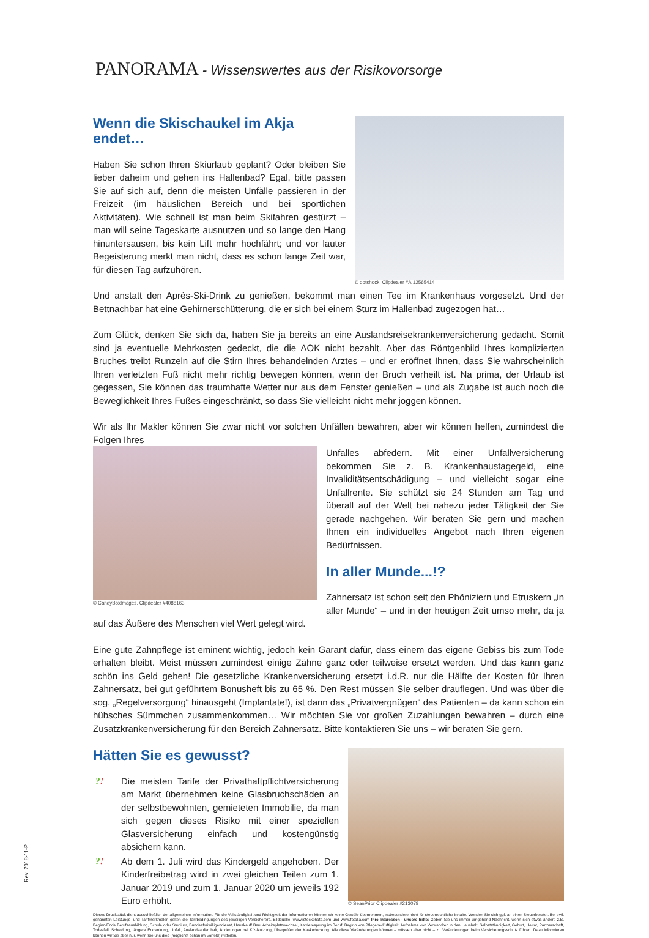PANORAMA - Wissenswertes aus der Risikovorsorge
© dotshock, Clipdealer #A:12565414
Wenn die Skischaukel im Akja
endet…
Haben Sie schon Ihren Skiurlaub geplant? Oder bleiben Sie lieber daheim und gehen ins Hallenbad? Egal, bitte passen Sie auf sich auf, denn die meisten Unfälle passieren in der Freizeit (im häuslichen Bereich und bei sportlichen Aktivitäten). Wie schnell ist man beim Skifahren gestürzt – man will seine Tageskarte ausnutzen und so lange den Hang hinuntersausen, bis kein Lift mehr hochfährt; und vor lauter Begeisterung merkt man nicht, dass es schon lange Zeit war, für diesen Tag aufzuhören.
Und anstatt den Après-Ski-Drink zu genießen, bekommt man einen Tee im Krankenhaus vorgesetzt. Und der Bettnachbar hat eine Gehirnerschütterung, die er sich bei einem Sturz im Hallenbad zugezogen hat…
Zum Glück, denken Sie sich da, haben Sie ja bereits an eine Auslandsreisekrankenversicherung gedacht. Somit sind ja eventuelle Mehrkosten gedeckt, die die AOK nicht bezahlt. Aber das Röntgenbild Ihres komplizierten Bruches treibt Runzeln auf die Stirn Ihres behandelnden Arztes – und er eröffnet Ihnen, dass Sie wahrscheinlich Ihren verletzten Fuß nicht mehr richtig bewegen können, wenn der Bruch verheilt ist. Na prima, der Urlaub ist gegessen, Sie können das traumhafte Wetter nur aus dem Fenster genießen – und als Zugabe ist auch noch die Beweglichkeit Ihres Fußes eingeschränkt, so dass Sie vielleicht nicht mehr joggen können.
Wir als Ihr Makler können Sie zwar nicht vor solchen Unfällen bewahren, aber wir können helfen, zumindest die Folgen Ihres
© CandyBoxImages, Clipdealer #4088163
Unfalles abfedern. Mit einer Unfallversicherung bekommen Sie z. B. Krankenhaustagegeld, eine Invaliditätsentschädigung – und vielleicht sogar eine Unfallrente. Sie schützt sie 24 Stunden am Tag und überall auf der Welt bei nahezu jeder Tätigkeit der Sie gerade nachgehen. Wir beraten Sie gern und machen Ihnen ein individuelles Angebot nach Ihren eigenen Bedürfnissen.
In aller Munde...!?
Zahnersatz ist schon seit den Phöniziern und Etruskern „in aller Munde“ – und in der heutigen Zeit umso mehr, da ja auf das Äußere des Menschen viel Wert gelegt wird.
Eine gute Zahnpflege ist eminent wichtig, jedoch kein Garant dafür, dass einem das eigene Gebiss bis zum Tode erhalten bleibt. Meist müssen zumindest einige Zähne ganz oder teilweise ersetzt werden. Und das kann ganz schön ins Geld gehen! Die gesetzliche Krankenversicherung ersetzt i.d.R. nur die Hälfte der Kosten für Ihren Zahnersatz, bei gut geführtem Bonusheft bis zu 65 %. Den Rest müssen Sie selber drauflegen. Und was über die sog. „Regelversorgung“ hinausgeht (Implantate!), ist dann das „Privatvergnügen“ des Patienten – da kann schon ein hübsches Sümmchen zusammenkommen… Wir möchten Sie vor großen Zuzahlungen bewahren – durch eine Zusatzkrankenversicherung für den Bereich Zahnersatz. Bitte kontaktieren Sie uns – wir beraten Sie gern.
© SeanPrior Clipdealer #213078
Hätten Sie es gewusst?
?! Die meisten Tarife der Privathaftpflichtversicherung am Markt übernehmen keine Glasbruchschäden an der selbstbewohnten, gemieteten Immobilie, da man sich gegen dieses Risiko mit einer speziellen Glasversicherung einfach und kostengünstig absichern kann.
?! Ab dem 1. Juli wird das Kindergeld angehoben. Der Kinderfreibetrag wird in zwei gleichen Teilen zum 1. Januar 2019 und zum 1. Januar 2020 um jeweils 192 Euro erhöht.
Dieses Druckstück dient ausschließlich der allgemeinen Information. Für die Vollständigkeit und Richtigkeit der Informationen können wir keine Gewähr übernehmen, insbesondere nicht für steuerrechtliche Inhalte. Wenden Sie sich ggf. an einen Steuerberater. Bei evtl. genannten Leistungs- und Tarifmerkmalen gelten die Tarifbedingungen des jeweiligen Versicherers. Bildquelle: www.istockphoto.com und www.fotolia.com Ihre Interessen - unsere Bitte: Geben Sie uns immer umgehend Nachricht, wenn sich etwas ändert, z.B. Beginn/Ende Berufsausbildung, Schule oder Studium, Bundesfreiwilligendienst, Hauskauf/ Bau, Arbeitsplatzwechsel, Karrieresprung im Beruf, Beginn von Pflegebedürftigkeit, Aufnahme von Verwandten in den Haushalt, Selbstständigkeit, Geburt, Heirat, Partnerschaft, Todesfall, Scheidung, längere Erkrankung, Unfall, Auslandsaufenthalt, Änderungen bei Kfz-Nutzung, Überprüfen der Kaskodeckung. Alle diese Veränderungen können – müssen aber nicht – zu Veränderungen beim Versicherungsschutz führen. Dazu informieren können wir Sie aber nur, wenn Sie uns dies (möglichst schon im Vorfeld) mitteilen.
Rev. 2018-11-P